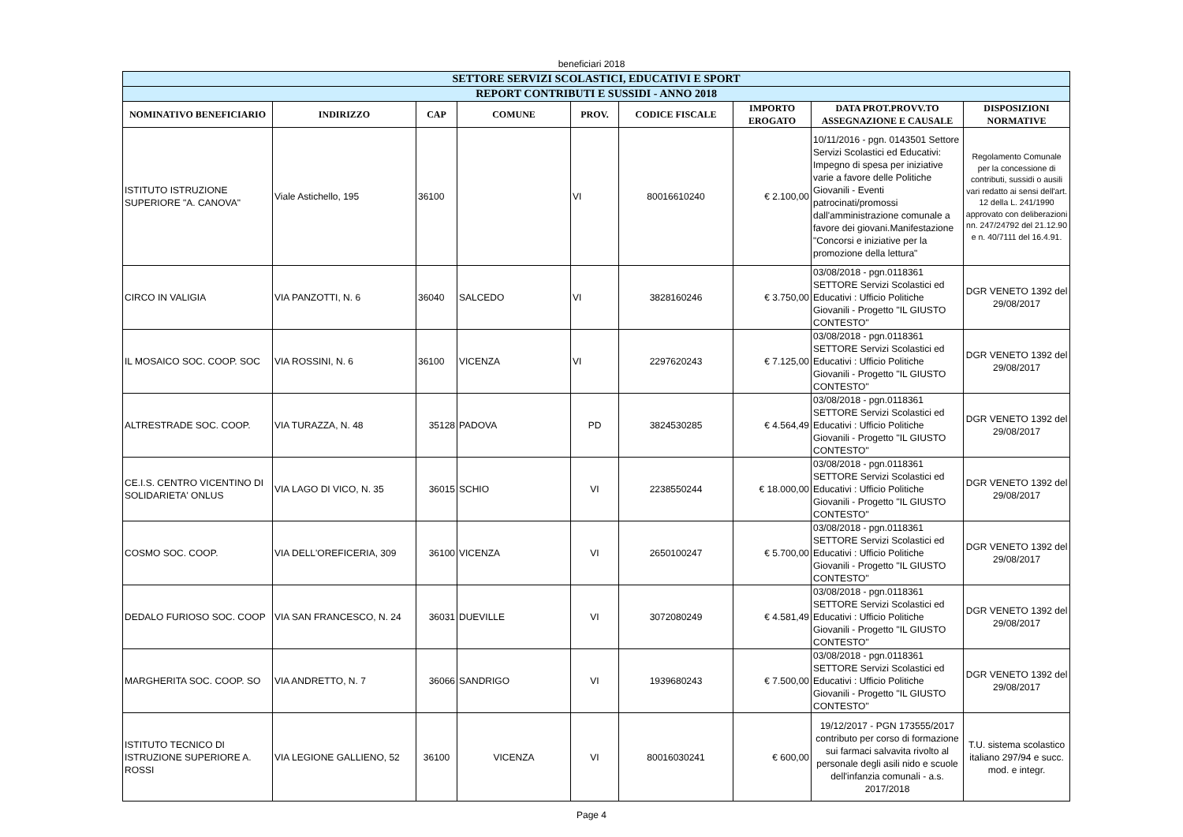beneficiari 2018
| SETTORE SERVIZI SCOLASTICI, EDUCATIVI E SPORT | | | | | | | | |
| REPORT CONTRIBUTI E SUSSIDI - ANNO 2018 | | | | | | | | |
| NOMINATIVO BENEFICIARIO | INDIRIZZO | CAP | COMUNE | PROV. | CODICE FISCALE | IMPORTO EROGATO | DATA PROT.PROVV.TO ASSEGNAZIONE E CAUSALE | DISPOSIZIONI NORMATIVE |
| ISTITUTO ISTRUZIONE SUPERIORE "A. CANOVA" | Viale Astichello, 195 | 36100 | | VI | 80016610240 | € 2.100,00 | 10/11/2016 - pgn. 0143501 Settore Servizi Scolastici ed Educativi: Impegno di spesa per iniziative varie a favore delle Politiche Giovanili - Eventi patrocinati/promossi dall'amministrazione comunale a favore dei giovani.Manifestazione "Concorsi e iniziative per la promozione della lettura" | Regolamento Comunale per la concessione di contributi, sussidi o ausili vari redatto ai sensi dell'art. 12 della L. 241/1990 approvato con deliberazioni nn. 247/24792 del 21.12.90 e n. 40/7111 del 16.4.91. |
| CIRCO IN VALIGIA | VIA PANZOTTI, N. 6 | 36040 | SALCEDO | VI | 3828160246 | € 3.750,00 | 03/08/2018 - pgn.0118361 SETTORE Servizi Scolastici ed Educativi : Ufficio Politiche Giovanili - Progetto "IL GIUSTO CONTESTO" | DGR VENETO 1392 del 29/08/2017 |
| IL MOSAICO SOC. COOP. SOC | VIA ROSSINI, N. 6 | 36100 | VICENZA | VI | 2297620243 | € 7.125,00 | 03/08/2018 - pgn.0118361 SETTORE Servizi Scolastici ed Educativi : Ufficio Politiche Giovanili - Progetto "IL GIUSTO CONTESTO" | DGR VENETO 1392 del 29/08/2017 |
| ALTRESTRADE SOC. COOP. | VIA TURAZZA, N. 48 | 35128 | PADOVA | PD | 3824530285 | € 4.564,49 | 03/08/2018 - pgn.0118361 SETTORE Servizi Scolastici ed Educativi : Ufficio Politiche Giovanili - Progetto "IL GIUSTO CONTESTO" | DGR VENETO 1392 del 29/08/2017 |
| CE.I.S. CENTRO VICENTINO DI SOLIDARIETA' ONLUS | VIA LAGO DI VICO, N. 35 | 36015 | SCHIO | VI | 2238550244 | € 18.000,00 | 03/08/2018 - pgn.0118361 SETTORE Servizi Scolastici ed Educativi : Ufficio Politiche Giovanili - Progetto "IL GIUSTO CONTESTO" | DGR VENETO 1392 del 29/08/2017 |
| COSMO SOC. COOP. | VIA DELL'OREFICERIA, 309 | 36100 | VICENZA | VI | 2650100247 | € 5.700,00 | 03/08/2018 - pgn.0118361 SETTORE Servizi Scolastici ed Educativi : Ufficio Politiche Giovanili - Progetto "IL GIUSTO CONTESTO" | DGR VENETO 1392 del 29/08/2017 |
| DEDALO FURIOSO SOC. COOP | VIA SAN FRANCESCO, N. 24 | 36031 | DUEVILLE | VI | 3072080249 | € 4.581,49 | 03/08/2018 - pgn.0118361 SETTORE Servizi Scolastici ed Educativi : Ufficio Politiche Giovanili - Progetto "IL GIUSTO CONTESTO" | DGR VENETO 1392 del 29/08/2017 |
| MARGHERITA SOC. COOP. SO | VIA ANDRETTO, N. 7 | 36066 | SANDRIGO | VI | 1939680243 | € 7.500,00 | 03/08/2018 - pgn.0118361 SETTORE Servizi Scolastici ed Educativi : Ufficio Politiche Giovanili - Progetto "IL GIUSTO CONTESTO" | DGR VENETO 1392 del 29/08/2017 |
| ISTITUTO TECNICO DI ISTRUZIONE SUPERIORE A. ROSSI | VIA LEGIONE GALLIENO, 52 | 36100 | VICENZA | VI | 80016030241 | € 600,00 | 19/12/2017 - PGN 173555/2017 contributo per corso di formazione sui farmaci salvavita rivolto al personale degli asili nido e scuole dell'infanzia comunali - a.s. 2017/2018 | T.U. sistema scolastico italiano 297/94 e succ. mod. e integr. |
Page 4